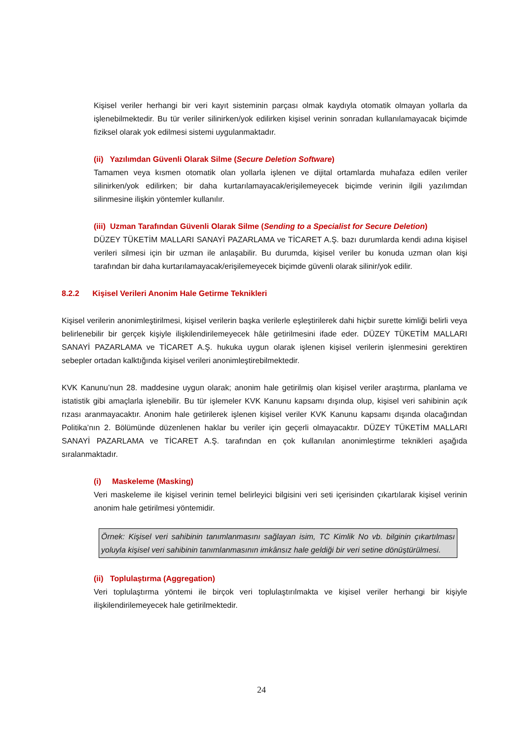Kişisel veriler herhangi bir veri kayıt sisteminin parçası olmak kaydıyla otomatik olmayan yollarla da işlenebilmektedir. Bu tür veriler silinirken/yok edilirken kişisel verinin sonradan kullanılamayacak biçimde fiziksel olarak yok edilmesi sistemi uygulanmaktadır.
(ii) Yazılımdan Güvenli Olarak Silme (Secure Deletion Software)
Tamamen veya kısmen otomatik olan yollarla işlenen ve dijital ortamlarda muhafaza edilen veriler silinirken/yok edilirken; bir daha kurtarılamayacak/erişilemeyecek biçimde verinin ilgili yazılımdan silinmesine ilişkin yöntemler kullanılır.
(iii) Uzman Tarafından Güvenli Olarak Silme (Sending to a Specialist for Secure Deletion)
DÜZEY TÜKETİM MALLARI SANAYİ PAZARLAMA ve TİCARET A.Ş. bazı durumlarda kendi adına kişisel verileri silmesi için bir uzman ile anlaşabilir. Bu durumda, kişisel veriler bu konuda uzman olan kişi tarafından bir daha kurtarılamayacak/erişilemeyecek biçimde güvenli olarak silinir/yok edilir.
8.2.2 Kişisel Verileri Anonim Hale Getirme Teknikleri
Kişisel verilerin anonimleştirilmesi, kişisel verilerin başka verilerle eşleştirilerek dahi hiçbir surette kimliği belirli veya belirlenebilir bir gerçek kişiyle ilişkilendirilemeyecek hâle getirilmesini ifade eder. DÜZEY TÜKETİM MALLARI SANAYİ PAZARLAMA ve TİCARET A.Ş. hukuka uygun olarak işlenen kişisel verilerin işlenmesini gerektiren sebepler ortadan kalktığında kişisel verileri anonimleştirebilmektedir.
KVK Kanunu’nun 28. maddesine uygun olarak; anonim hale getirilmiş olan kişisel veriler araştırma, planlama ve istatistik gibi amaçlarla işlenebilir. Bu tür işlemeler KVK Kanunu kapsamı dışında olup, kişisel veri sahibinin açık rızası aranmayacaktır. Anonim hale getirilerek işlenen kişisel veriler KVK Kanunu kapsamı dışında olacağından Politika’nın 2. Bölümünde düzenlenen haklar bu veriler için geçerli olmayacaktır. DÜZEY TÜKETİM MALLARI SANAYİ PAZARLAMA ve TİCARET A.Ş. tarafından en çok kullanılan anonimleştirme teknikleri aşağıda sıralanmaktadır.
(i) Maskeleme (Masking)
Veri maskeleme ile kişisel verinin temel belirleyici bilgisini veri seti içerisinden çıkartılarak kişisel verinin anonim hale getirilmesi yöntemidir.
Örnek: Kişisel veri sahibinin tanımlanmasını sağlayan isim, TC Kimlik No vb. bilginin çıkartılması yoluyla kişisel veri sahibinin tanımlanmasının imkânsız hale geldiği bir veri setine dönüştürülmesi.
(ii) Toplulaştırma (Aggregation)
Veri toplulaştırma yöntemi ile birçok veri toplulaştırılmakta ve kişisel veriler herhangi bir kişiyle ilişkilendirilemeyecek hale getirilmektedir.
24